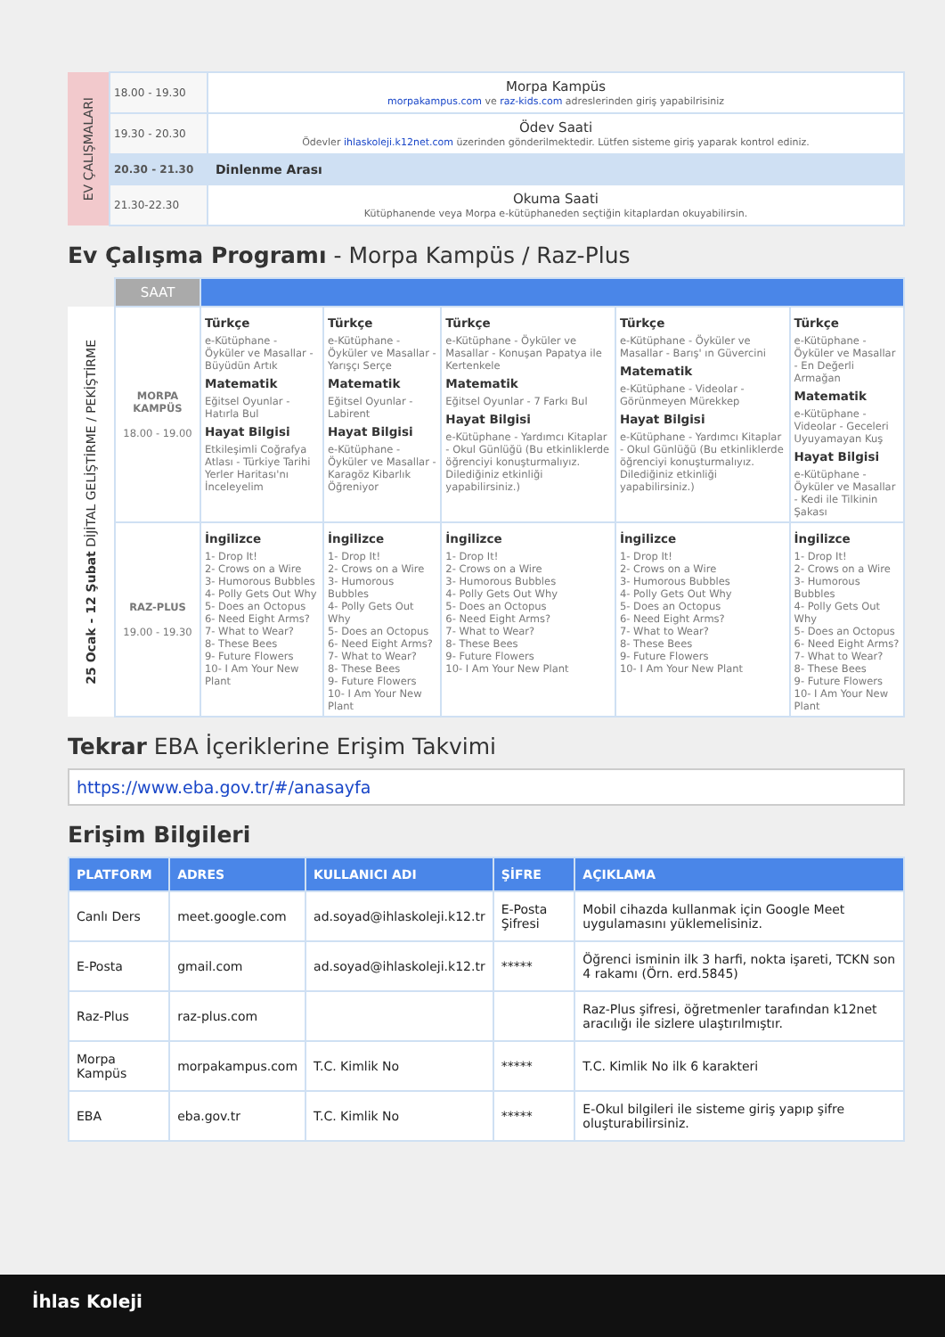| EV ÇALIŞMALARI | 18.00 - 19.30 | Morpa Kampüs morpakampus.com ve raz-kids.com adreslerinden giriş yapabilrisiniz |
| | 19.30 - 20.30 | Ödev Saati Ödevler ihlaskoleji.k12net.com üzerinden gönderilmektedir. Lütfen sisteme giriş yaparak kontrol ediniz. |
| | 20.30 - 21.30 | Dinlenme Arası |
| | 21.30-22.30 | Okuma Saati Kütüphanende veya Morpa e-kütüphaneden seçtiğin kitaplardan okuyabilirsin. |
Ev Çalışma Programı - Morpa Kampüs / Raz-Plus
| | SAAT | | | | | |
| 25 Ocak - 12 Şubat DİJİTAL GELİŞTİRME / PEKİŞTİRME | MORPA KAMPÜS 18.00 - 19.00 | Türkçe e-Kütüphane - Öyküler ve Masallar - Büyüdün Artık Matematik Eğitsel Oyunlar - Hatırla Bul Hayat Bilgisi Etkileşimli Coğrafya Atlası - Türkiye Tarihi Yerler Haritası'nı İnceleyelim | Türkçe e-Kütüphane - Öyküler ve Masallar - Yarışçı Serçe Matematik Eğitsel Oyunlar - Labirent Hayat Bilgisi e-Kütüphane - Öyküler ve Masallar - Karagöz Kibarlık Öğreniyor | Türkçe e-Kütüphane - Öyküler ve Masallar - Konuşan Papatya ile Kertenkele Matematik Eğitsel Oyunlar - 7 Farkı Bul Hayat Bilgisi e-Kütüphane - Yardımcı Kitaplar - Okul Günlüğü (Bu etkinliklerde öğrenciyi konuşturmalıyız. Dilediğiniz etkinliği yapabilirsiniz.) | Türkçe e-Kütüphane - Öyküler ve Masallar - Barış' ın Güvercini Matematik e-Kütüphane - Videolar - Görünmeyen Mürekkep Hayat Bilgisi e-Kütüphane - Yardımcı Kitaplar - Okul Günlüğü (Bu etkinliklerde öğrenciyi konuşturmalıyız. Dilediğiniz etkinliği yapabilirsiniz.) | Türkçe e-Kütüphane - Öyküler ve Masallar - En Değerli Armağan Matematik e-Kütüphane - Videolar - Geceleri Uyuyamayan Kuş Hayat Bilgisi e-Kütüphane - Öyküler ve Masallar - Kedi ile Tilkinin Şakası |
| | RAZ-PLUS 19.00 - 19.30 | İngilizce 1- Drop It! 2- Crows on a Wire 3- Humorous Bubbles 4- Polly Gets Out Why 5- Does an Octopus 6- Need Eight Arms? 7- What to Wear? 8- These Bees 9- Future Flowers 10- I Am Your New Plant | İngilizce 1- Drop It! 2- Crows on a Wire 3- Humorous Bubbles 4- Polly Gets Out Why 5- Does an Octopus 6- Need Eight Arms? 7- What to Wear? 8- These Bees 9- Future Flowers 10- I Am Your New Plant | İngilizce 1- Drop It! 2- Crows on a Wire 3- Humorous Bubbles 4- Polly Gets Out Why 5- Does an Octopus 6- Need Eight Arms? 7- What to Wear? 8- These Bees 9- Future Flowers 10- I Am Your New Plant | İngilizce 1- Drop It! 2- Crows on a Wire 3- Humorous Bubbles 4- Polly Gets Out Why 5- Does an Octopus 6- Need Eight Arms? 7- What to Wear? 8- These Bees 9- Future Flowers 10- I Am Your New Plant | İngilizce 1- Drop It! 2- Crows on a Wire 3- Humorous Bubbles 4- Polly Gets Out Why 5- Does an Octopus 6- Need Eight Arms? 7- What to Wear? 8- These Bees 9- Future Flowers 10- I Am Your New Plant |
Tekrar EBA İçeriklerine Erişim Takvimi
https://www.eba.gov.tr/#/anasayfa
Erişim Bilgileri
| PLATFORM | ADRES | KULLANICI ADI | ŞİFRE | AÇIKLAMA |
| --- | --- | --- | --- | --- |
| Canlı Ders | meet.google.com | ad.soyad@ihlaskoleji.k12.tr | E-Posta Şifresi | Mobil cihazda kullanmak için Google Meet uygulamasını yüklemelisiniz. |
| E-Posta | gmail.com | ad.soyad@ihlaskoleji.k12.tr | ***** | Öğrenci isminin ilk 3 harfi, nokta işareti, TCKN son 4 rakamı (Örn. erd.5845) |
| Raz-Plus | raz-plus.com | | | Raz-Plus şifresi, öğretmenler tarafından k12net aracılığı ile sizlere ulaştırılmıştır. |
| Morpa Kampüs | morpakampus.com | T.C. Kimlik No | ***** | T.C. Kimlik No ilk 6 karakteri |
| EBA | eba.gov.tr | T.C. Kimlik No | ***** | E-Okul bilgileri ile sisteme giriş yapıp şifre oluşturabilirsiniz. |
İhlas Koleji